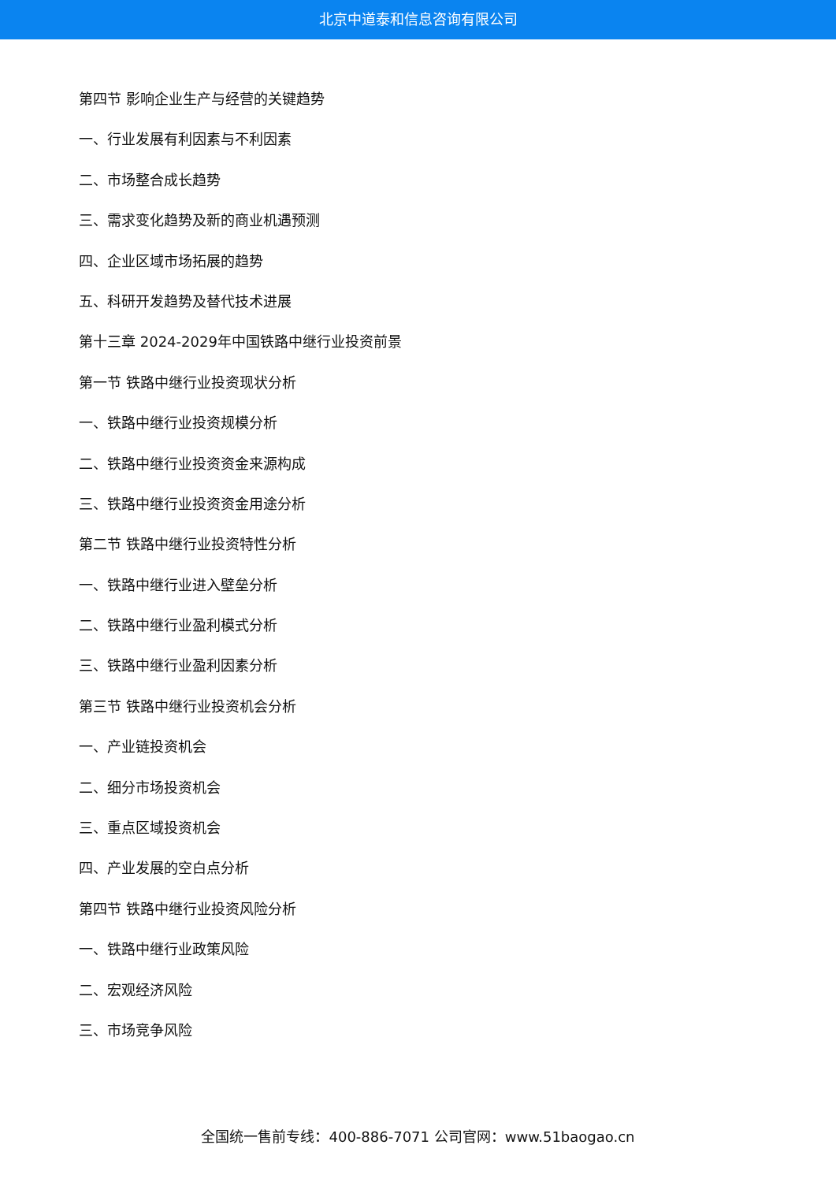北京中道泰和信息咨询有限公司
第四节 影响企业生产与经营的关键趋势
一、行业发展有利因素与不利因素
二、市场整合成长趋势
三、需求变化趋势及新的商业机遇预测
四、企业区域市场拓展的趋势
五、科研开发趋势及替代技术进展
第十三章 2024-2029年中国铁路中继行业投资前景
第一节 铁路中继行业投资现状分析
一、铁路中继行业投资规模分析
二、铁路中继行业投资资金来源构成
三、铁路中继行业投资资金用途分析
第二节 铁路中继行业投资特性分析
一、铁路中继行业进入壁垒分析
二、铁路中继行业盈利模式分析
三、铁路中继行业盈利因素分析
第三节 铁路中继行业投资机会分析
一、产业链投资机会
二、细分市场投资机会
三、重点区域投资机会
四、产业发展的空白点分析
第四节 铁路中继行业投资风险分析
一、铁路中继行业政策风险
二、宏观经济风险
三、市场竞争风险
全国统一售前专线：400-886-7071 公司官网：www.51baogao.cn